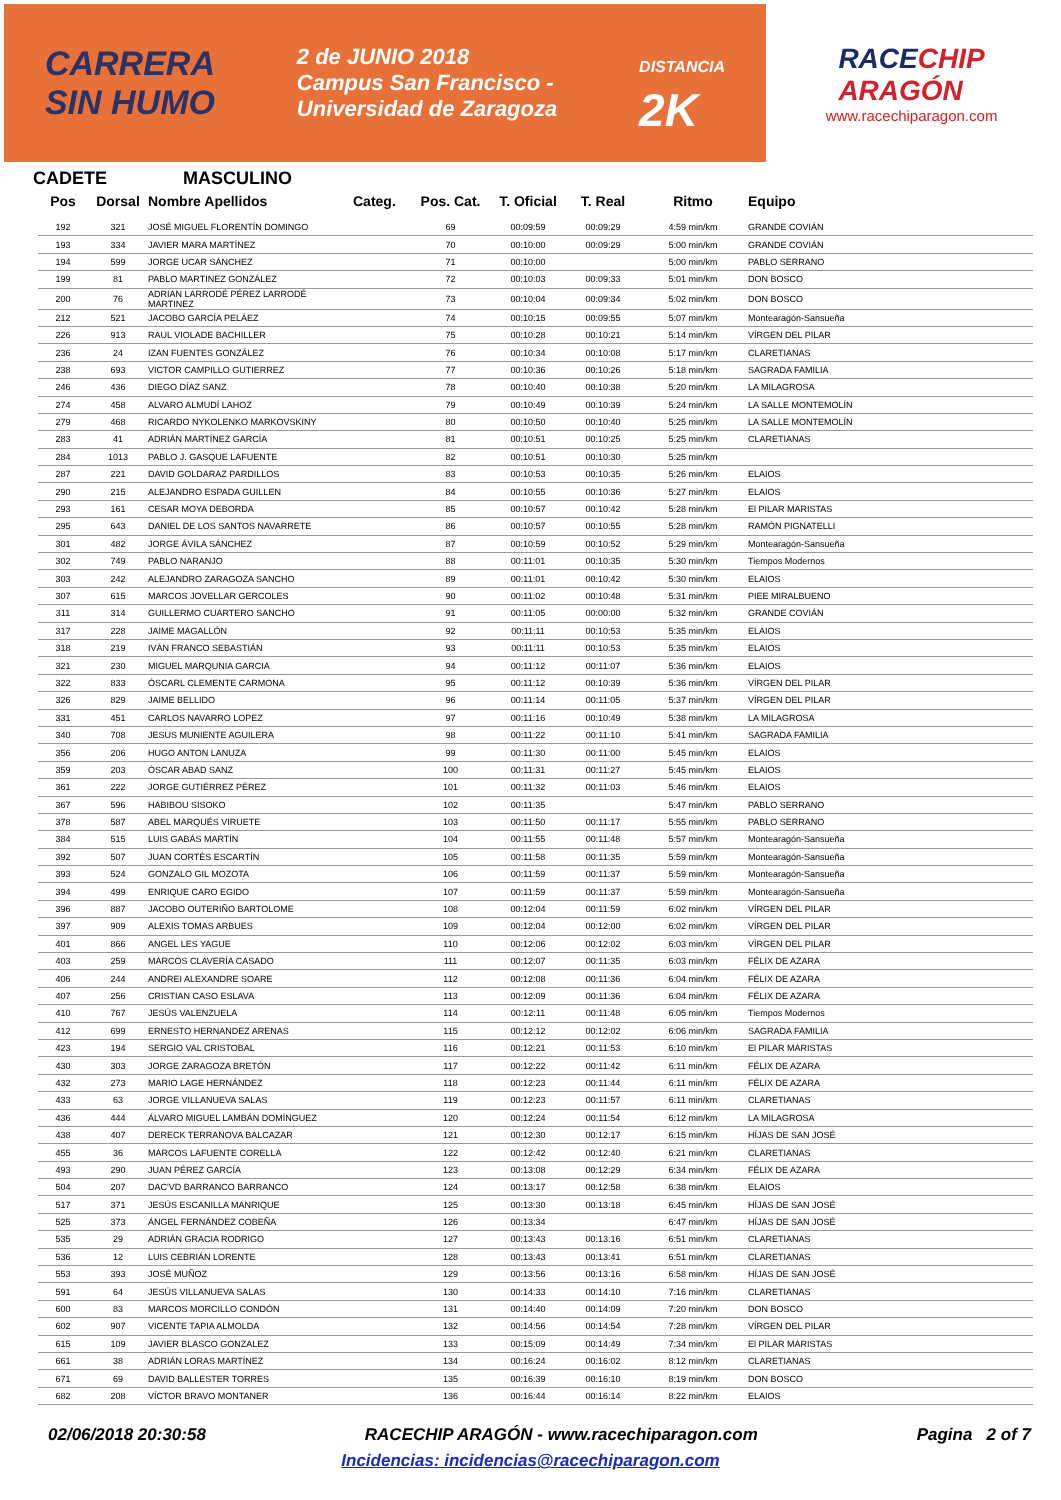CARRERA
SIN HUMO
2 de JUNIO 2018
Campus San Francisco -
Universidad de Zaragoza
DISTANCIA
2K
RACECHIP
ARAGÓN
www.racechiparagon.com
CADETE MASCULINO
| Pos | Dorsal | Nombre Apellidos | Categ. | Pos. Cat. | T. Oficial | T. Real | Ritmo | Equipo |
| --- | --- | --- | --- | --- | --- | --- | --- | --- |
| 192 | 321 | JOSÉ MIGUEL FLORENTÍN DOMINGO | | 69 | 00:09:59 | 00:09:29 | 4:59 min/km | GRANDE COVIÁN |
| 193 | 334 | JAVIER MARA MARTÍNEZ | | 70 | 00:10:00 | 00:09:29 | 5:00 min/km | GRANDE COVIÁN |
| 194 | 599 | JORGE UCAR SÁNCHEZ | | 71 | 00:10:00 | | 5:00 min/km | PABLO SERRANO |
| 199 | 81 | PABLO MARTINEZ GONZÁLEZ | | 72 | 00:10:03 | 00:09:33 | 5:01 min/km | DON BOSCO |
| 200 | 76 | ADRIAN LARRODÉ PÉREZ LARRODÉ MARTINEZ | | 73 | 00:10:04 | 00:09:34 | 5:02 min/km | DON BOSCO |
| 212 | 521 | JACOBO GARCÍA PELÁEZ | | 74 | 00:10:15 | 00:09:55 | 5:07 min/km | Montearagón-Sansueña |
| 226 | 913 | RAUL VIOLADE BACHILLER | | 75 | 00:10:28 | 00:10:21 | 5:14 min/km | VÍRGEN DEL PILAR |
| 236 | 24 | IZAN FUENTES GONZÁLEZ | | 76 | 00:10:34 | 00:10:08 | 5:17 min/km | CLARETIANAS |
| 238 | 693 | VICTOR CAMPILLO GUTIERREZ | | 77 | 00:10:36 | 00:10:26 | 5:18 min/km | SAGRADA FAMILIA |
| 246 | 436 | DIEGO DÍAZ SANZ | | 78 | 00:10:40 | 00:10:38 | 5:20 min/km | LA MILAGROSA |
| 274 | 458 | ALVARO ALMUDÍ LAHOZ | | 79 | 00:10:49 | 00:10:39 | 5:24 min/km | LA SALLE MONTEMOLÍN |
| 279 | 468 | RICARDO NYKOLENKO MARKOVSKINY | | 80 | 00:10:50 | 00:10:40 | 5:25 min/km | LA SALLE MONTEMOLÍN |
| 283 | 41 | ADRIÁN MARTÍNEZ GARCÍA | | 81 | 00:10:51 | 00:10:25 | 5:25 min/km | CLARETIANAS |
| 284 | 1013 | PABLO J. GASQUE LAFUENTE | | 82 | 00:10:51 | 00:10:30 | 5:25 min/km | |
| 287 | 221 | DAVID GOLDARAZ PARDILLOS | | 83 | 00:10:53 | 00:10:35 | 5:26 min/km | ELAIOS |
| 290 | 215 | ALEJANDRO ESPADA GUILLEN | | 84 | 00:10:55 | 00:10:36 | 5:27 min/km | ELAIOS |
| 293 | 161 | CESAR MOYA DEBORDA | | 85 | 00:10:57 | 00:10:42 | 5:28 min/km | El PILAR MARISTAS |
| 295 | 643 | DANIEL DE LOS SANTOS NAVARRETE | | 86 | 00:10:57 | 00:10:55 | 5:28 min/km | RAMÓN PIGNATELLI |
| 301 | 482 | JORGE ÁVILA SÁNCHEZ | | 87 | 00:10:59 | 00:10:52 | 5:29 min/km | Montearagón-Sansueña |
| 302 | 749 | PABLO NARANJO | | 88 | 00:11:01 | 00:10:35 | 5:30 min/km | Tiempos Modernos |
| 303 | 242 | ALEJANDRO ZARAGOZA SANCHO | | 89 | 00:11:01 | 00:10:42 | 5:30 min/km | ELAIOS |
| 307 | 615 | MARCOS JOVELLAR GERCOLES | | 90 | 00:11:02 | 00:10:48 | 5:31 min/km | PIEE MIRALBUENO |
| 311 | 314 | GUILLERMO CUARTERO SANCHO | | 91 | 00:11:05 | 00:00:00 | 5:32 min/km | GRANDE COVIÁN |
| 317 | 228 | JAIME MAGALLÓN | | 92 | 00:11:11 | 00:10:53 | 5:35 min/km | ELAIOS |
| 318 | 219 | IVÁN FRANCO SEBASTIÁN | | 93 | 00:11:11 | 00:10:53 | 5:35 min/km | ELAIOS |
| 321 | 230 | MIGUEL MARQUNIA GARCIA | | 94 | 00:11:12 | 00:11:07 | 5:36 min/km | ELAIOS |
| 322 | 833 | ÓSCARL CLEMENTE CARMONA | | 95 | 00:11:12 | 00:10:39 | 5:36 min/km | VÍRGEN DEL PILAR |
| 326 | 829 | JAIME BELLIDO | | 96 | 00:11:14 | 00:11:05 | 5:37 min/km | VÍRGEN DEL PILAR |
| 331 | 451 | CARLOS NAVARRO LOPEZ | | 97 | 00:11:16 | 00:10:49 | 5:38 min/km | LA MILAGROSA |
| 340 | 708 | JESUS MUNIENTE AGUILERA | | 98 | 00:11:22 | 00:11:10 | 5:41 min/km | SAGRADA FAMILIA |
| 356 | 206 | HUGO ANTON LANUZA | | 99 | 00:11:30 | 00:11:00 | 5:45 min/km | ELAIOS |
| 359 | 203 | ÓSCAR ABAD SANZ | | 100 | 00:11:31 | 00:11:27 | 5:45 min/km | ELAIOS |
| 361 | 222 | JORGE GUTIÉRREZ PÉREZ | | 101 | 00:11:32 | 00:11:03 | 5:46 min/km | ELAIOS |
| 367 | 596 | HABIBOU SISOKO | | 102 | 00:11:35 | | 5:47 min/km | PABLO SERRANO |
| 378 | 587 | ABEL MARQUÉS VIRUETE | | 103 | 00:11:50 | 00:11:17 | 5:55 min/km | PABLO SERRANO |
| 384 | 515 | LUIS GABÁS MARTÍN | | 104 | 00:11:55 | 00:11:48 | 5:57 min/km | Montearagón-Sansueña |
| 392 | 507 | JUAN CORTÉS ESCARTÍN | | 105 | 00:11:58 | 00:11:35 | 5:59 min/km | Montearagón-Sansueña |
| 393 | 524 | GONZALO GIL MOZOTA | | 106 | 00:11:59 | 00:11:37 | 5:59 min/km | Montearagón-Sansueña |
| 394 | 499 | ENRIQUE CARO EGIDO | | 107 | 00:11:59 | 00:11:37 | 5:59 min/km | Montearagón-Sansueña |
| 396 | 887 | JACOBO OUTERIÑO BARTOLOME | | 108 | 00:12:04 | 00:11:59 | 6:02 min/km | VÍRGEN DEL PILAR |
| 397 | 909 | ALEXIS TOMAS ARBUES | | 109 | 00:12:04 | 00:12:00 | 6:02 min/km | VÍRGEN DEL PILAR |
| 401 | 866 | ANGEL LES YAGUE | | 110 | 00:12:06 | 00:12:02 | 6:03 min/km | VÍRGEN DEL PILAR |
| 403 | 259 | MARCOS CLAVERÍA CASADO | | 111 | 00:12:07 | 00:11:35 | 6:03 min/km | FÉLIX DE AZARA |
| 406 | 244 | ANDREI ALEXANDRE SOARE | | 112 | 00:12:08 | 00:11:36 | 6:04 min/km | FÉLIX DE AZARA |
| 407 | 256 | CRISTIAN CASO ESLAVA | | 113 | 00:12:09 | 00:11:36 | 6:04 min/km | FÉLIX DE AZARA |
| 410 | 767 | JESÚS VALENZUELA | | 114 | 00:12:11 | 00:11:48 | 6:05 min/km | Tiempos Modernos |
| 412 | 699 | ERNESTO HERNANDEZ ARENAS | | 115 | 00:12:12 | 00:12:02 | 6:06 min/km | SAGRADA FAMILIA |
| 423 | 194 | SERGIO VAL CRISTOBAL | | 116 | 00:12:21 | 00:11:53 | 6:10 min/km | El PILAR MARISTAS |
| 430 | 303 | JORGE ZARAGOZA BRETÓN | | 117 | 00:12:22 | 00:11:42 | 6:11 min/km | FÉLIX DE AZARA |
| 432 | 273 | MARIO LAGE HERNÁNDEZ | | 118 | 00:12:23 | 00:11:44 | 6:11 min/km | FÉLIX DE AZARA |
| 433 | 63 | JORGE VILLANUEVA SALAS | | 119 | 00:12:23 | 00:11:57 | 6:11 min/km | CLARETIANAS |
| 436 | 444 | ÁLVARO MIGUEL LAMBÁN DOMÍNGUEZ | | 120 | 00:12:24 | 00:11:54 | 6:12 min/km | LA MILAGROSA |
| 438 | 407 | DERECK TERRANOVA BALCAZAR | | 121 | 00:12:30 | 00:12:17 | 6:15 min/km | HÍJAS DE SAN JOSÉ |
| 455 | 36 | MARCOS LAFUENTE CORELLA | | 122 | 00:12:42 | 00:12:40 | 6:21 min/km | CLARETIANAS |
| 493 | 290 | JUAN PÉREZ GARCÍA | | 123 | 00:13:08 | 00:12:29 | 6:34 min/km | FÉLIX DE AZARA |
| 504 | 207 | DAC'VD BARRANCO BARRANCO | | 124 | 00:13:17 | 00:12:58 | 6:38 min/km | ELAIOS |
| 517 | 371 | JESÚS ESCANILLA MANRIQUE | | 125 | 00:13:30 | 00:13:18 | 6:45 min/km | HÍJAS DE SAN JOSÉ |
| 525 | 373 | ÁNGEL FERNÁNDEZ COBEÑA | | 126 | 00:13:34 | | 6:47 min/km | HÍJAS DE SAN JOSÉ |
| 535 | 29 | ADRIÁN GRACIA RODRIGO | | 127 | 00:13:43 | 00:13:16 | 6:51 min/km | CLARETIANAS |
| 536 | 12 | LUIS CEBRIÁN LORENTE | | 128 | 00:13:43 | 00:13:41 | 6:51 min/km | CLARETIANAS |
| 553 | 393 | JOSÉ MUÑOZ | | 129 | 00:13:56 | 00:13:16 | 6:58 min/km | HÍJAS DE SAN JOSÉ |
| 591 | 64 | JESÚS VILLANUEVA SALAS | | 130 | 00:14:33 | 00:14:10 | 7:16 min/km | CLARETIANAS |
| 600 | 83 | MARCOS MORCILLO CONDÓN | | 131 | 00:14:40 | 00:14:09 | 7:20 min/km | DON BOSCO |
| 602 | 907 | VICENTE TAPIA ALMOLDA | | 132 | 00:14:56 | 00:14:54 | 7:28 min/km | VÍRGEN DEL PILAR |
| 615 | 109 | JAVIER BLASCO GONZALEZ | | 133 | 00:15:09 | 00:14:49 | 7:34 min/km | El PILAR MARISTAS |
| 661 | 38 | ADRIÁN LORAS MARTÍNEZ | | 134 | 00:16:24 | 00:16:02 | 8:12 min/km | CLARETIANAS |
| 671 | 69 | DAVID BALLESTER TORRES | | 135 | 00:16:39 | 00:16:10 | 8:19 min/km | DON BOSCO |
| 682 | 208 | VÍCTOR BRAVO MONTANER | | 136 | 00:16:44 | 00:16:14 | 8:22 min/km | ELAIOS |
02/06/2018 20:30:58 RACECHIP ARAGÓN - www.racechiparagon.com Pagina 2 of 7
Incidencias: incidencias@racechiparagon.com